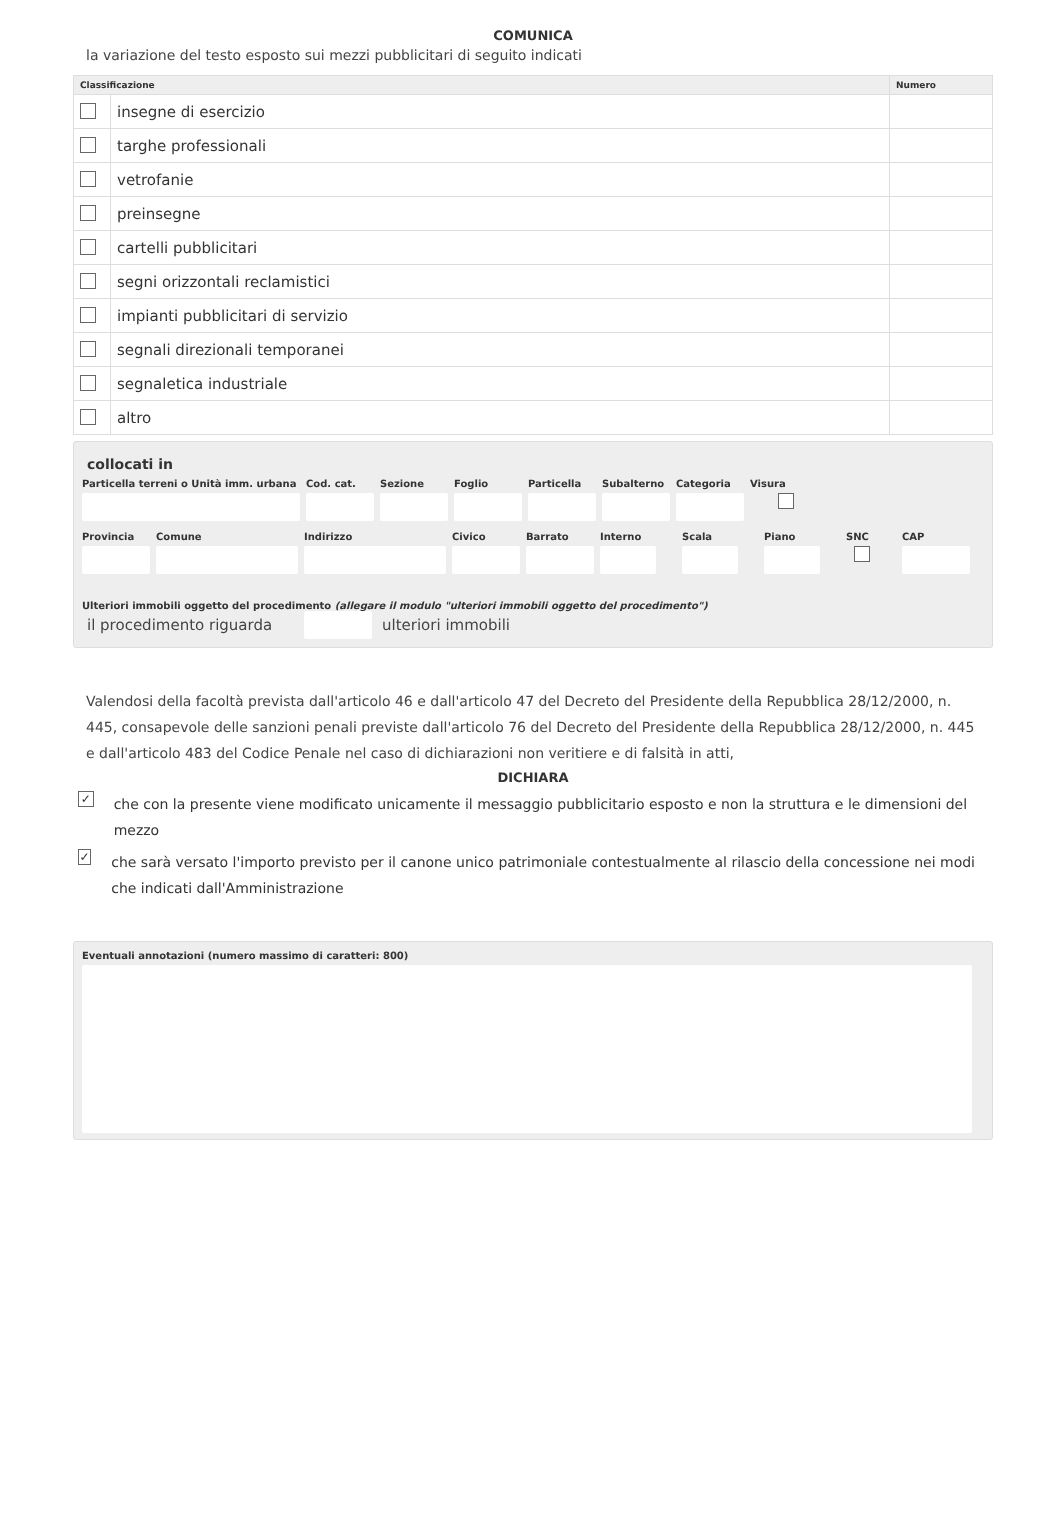COMUNICA
la variazione del testo esposto sui mezzi pubblicitari di seguito indicati
| Classificazione | | Numero |
| --- | --- | --- |
| | insegne di esercizio | |
| | targhe professionali | |
| | vetrofanie | |
| | preinsegne | |
| | cartelli pubblicitari | |
| | segni orizzontali reclamistici | |
| | impianti pubblicitari di servizio | |
| | segnali direzionali temporanei | |
| | segnaletica industriale | |
| | altro | |
collocati in
Particella terreni o Unità imm. urbana
Cod. cat. Sezione Foglio Particella Subalterno Categoria Visura
Provincia Comune Indirizzo Civico Barrato Interno Scala Piano SNC CAP
Ulteriori immobili oggetto del procedimento (allegare il modulo "ulteriori immobili oggetto del procedimento")
il procedimento riguarda ulteriori immobili
Valendosi della facoltà prevista dall'articolo 46 e dall'articolo 47 del Decreto del Presidente della Repubblica 28/12/2000, n. 445, consapevole delle sanzioni penali previste dall'articolo 76 del Decreto del Presidente della Repubblica 28/12/2000, n. 445 e dall'articolo 483 del Codice Penale nel caso di dichiarazioni non veritiere e di falsità in atti,
DICHIARA
✓ che con la presente viene modificato unicamente il messaggio pubblicitario esposto e non la struttura e le dimensioni del mezzo
✓ che sarà versato l'importo previsto per il canone unico patrimoniale contestualmente al rilascio della concessione nei modi che indicati dall'Amministrazione
Eventuali annotazioni (numero massimo di caratteri: 800)